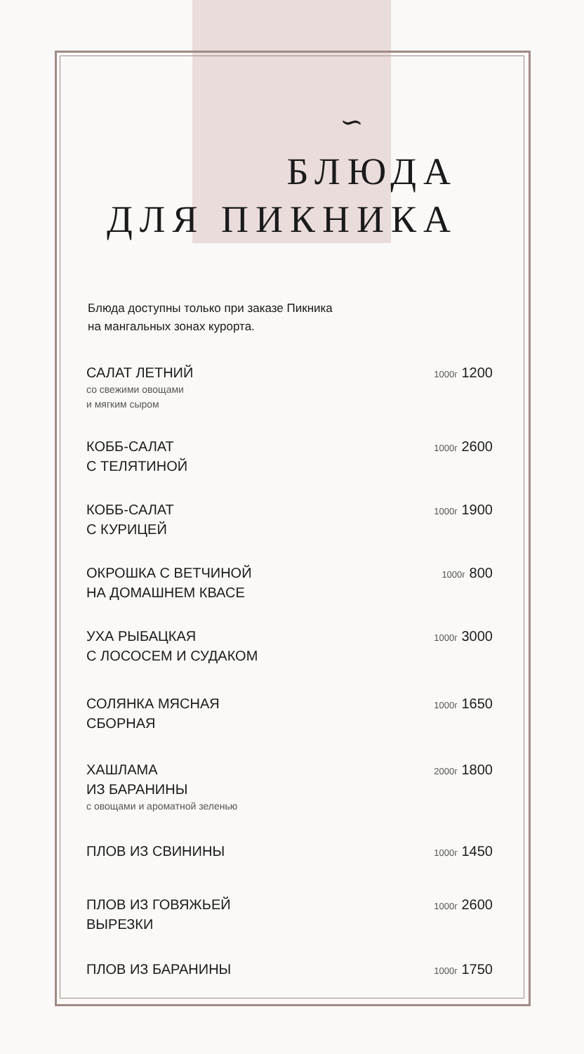∽
БЛЮДА
ДЛЯ ПИКНИКА
Блюда доступны только при заказе Пикника
на мангальных зонах курорта.
САЛАТ ЛЕТНИЙ
со свежими овощами
и мягким сыром
1000г 1200
КОББ-САЛАТ
С ТЕЛЯТИНОЙ
1000г 2600
КОББ-САЛАТ
С КУРИЦЕЙ
1000г 1900
ОКРОШКА С ВЕТЧИНОЙ
НА ДОМАШНЕМ КВАСЕ
1000г 800
УХА РЫБАЦКАЯ
С ЛОСОСЕМ И СУДАКОМ
1000г 3000
СОЛЯНКА МЯСНАЯ
СБОРНАЯ
1000г 1650
ХАШЛАМА
ИЗ БАРАНИНЫ
с овощами и ароматной зеленью
2000г 1800
ПЛОВ ИЗ СВИНИНЫ
1000г 1450
ПЛОВ ИЗ ГОВЯЖЬЕЙ
ВЫРЕЗКИ
1000г 2600
ПЛОВ ИЗ БАРАНИНЫ
1000г 1750